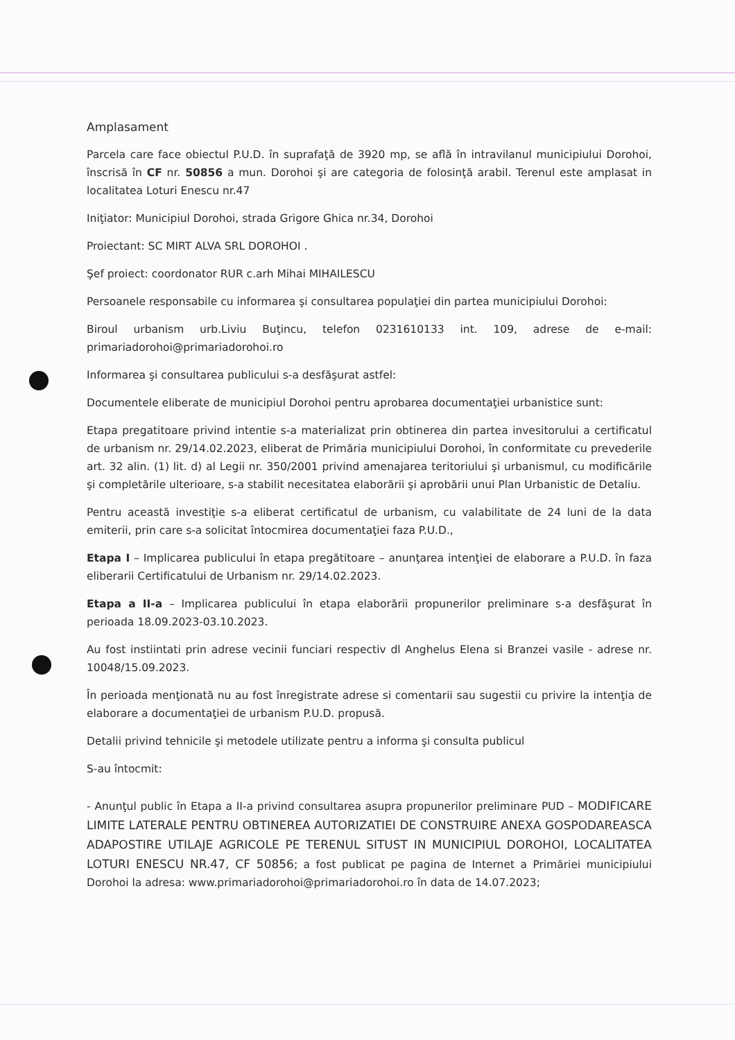Amplasament
Parcela care face obiectul P.U.D. în suprafaţă de 3920 mp, se află în intravilanul municipiului Dorohoi, înscrisă în CF nr. 50856 a mun. Dorohoi şi are categoria de folosinţă arabil. Terenul este amplasat in localitatea Loturi Enescu nr.47
Iniţiator: Municipiul Dorohoi, strada Grigore Ghica nr.34, Dorohoi
Proiectant: SC MIRT ALVA SRL DOROHOI .
Şef proiect: coordonator RUR c.arh Mihai MIHAILESCU
Persoanele responsabile cu informarea şi consultarea populaţiei din partea municipiului Dorohoi:
Biroul urbanism urb.Liviu Buţincu, telefon 0231610133 int. 109, adrese de e-mail: primariadorohoi@primariadorohoi.ro
Informarea şi consultarea publicului s-a desfăşurat astfel:
Documentele eliberate de municipiul Dorohoi pentru aprobarea documentaţiei urbanistice sunt:
Etapa pregatitoare privind intentie s-a materializat prin obtinerea din partea invesitorului a certificatul de urbanism nr. 29/14.02.2023, eliberat de Primăria municipiului Dorohoi, în conformitate cu prevederile art. 32 alin. (1) lit. d) al Legii nr. 350/2001 privind amenajarea teritoriului şi urbanismul, cu modificările şi completările ulterioare, s-a stabilit necesitatea elaborării şi aprobării unui Plan Urbanistic de Detaliu.
Pentru această investiţie s-a eliberat certificatul de urbanism, cu valabilitate de 24 luni de la data emiterii, prin care s-a solicitat întocmirea documentaţiei faza P.U.D.,
Etapa I – Implicarea publicului în etapa pregătitoare – anunţarea intenţiei de elaborare a P.U.D. în faza eliberarii Certificatului de Urbanism nr. 29/14.02.2023.
Etapa a II-a – Implicarea publicului în etapa elaborării propunerilor preliminare s-a desfăşurat în perioada 18.09.2023-03.10.2023.
Au fost instiintati prin adrese vecinii funciari respectiv dl Anghelus Elena si Branzei vasile - adrese nr. 10048/15.09.2023.
În perioada menţionată nu au fost înregistrate adrese si comentarii sau sugestii cu privire la intenţia de elaborare a documentaţiei de urbanism P.U.D. propusă.
Detalii privind tehnicile şi metodele utilizate pentru a informa şi consulta publicul
S-au întocmit:
- Anunţul public în Etapa a II-a privind consultarea asupra propunerilor preliminare PUD – MODIFICARE LIMITE LATERALE PENTRU OBTINEREA AUTORIZATIEI DE CONSTRUIRE ANEXA GOSPODAREASCA ADAPOSTIRE UTILAJE AGRICOLE PE TERENUL SITUST IN MUNICIPIUL DOROHOI, LOCALITATEA LOTURI ENESCU NR.47, CF 50856; a fost publicat pe pagina de Internet a Primăriei municipiului Dorohoi la adresa: www.primariadorohoi@primariadorohoi.ro în data de 14.07.2023;